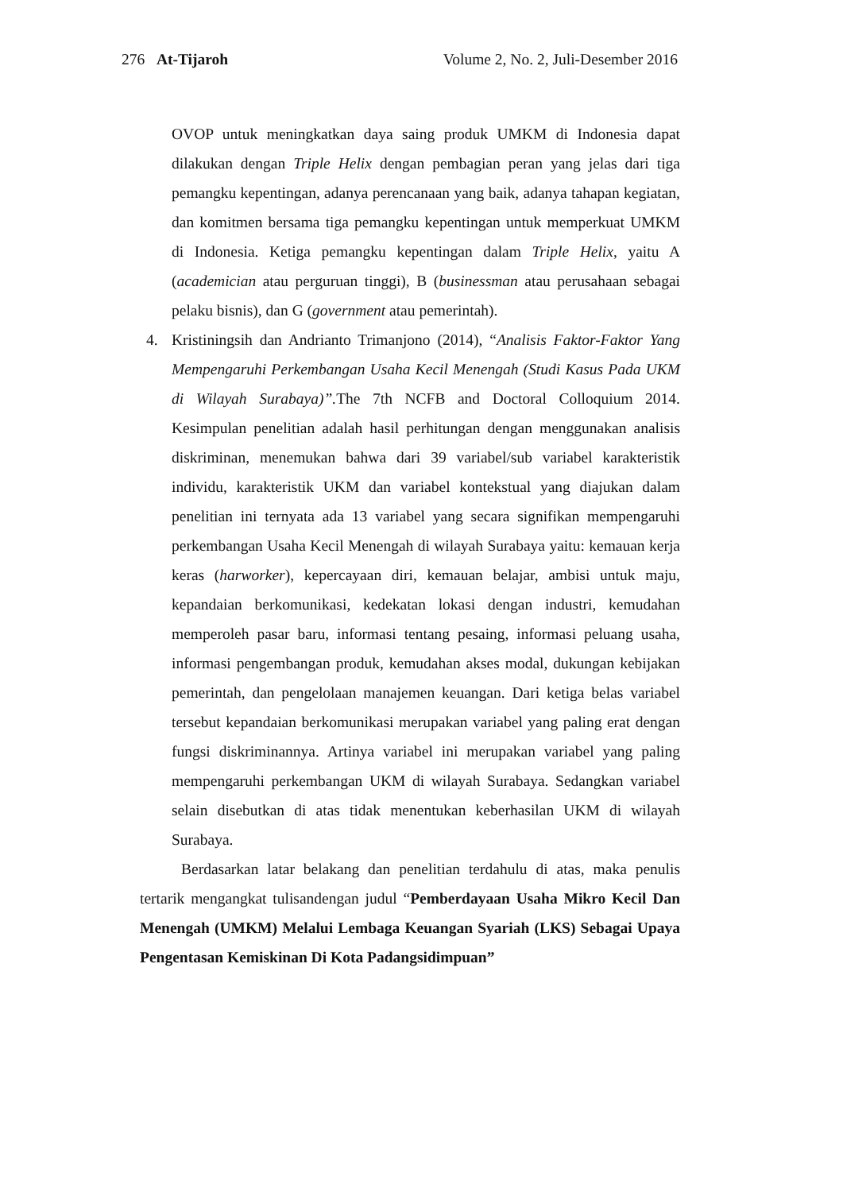276 At-Tijaroh Volume 2, No. 2, Juli-Desember 2016
OVOP untuk meningkatkan daya saing produk UMKM di Indonesia dapat dilakukan dengan Triple Helix dengan pembagian peran yang jelas dari tiga pemangku kepentingan, adanya perencanaan yang baik, adanya tahapan kegiatan, dan komitmen bersama tiga pemangku kepentingan untuk memperkuat UMKM di Indonesia. Ketiga pemangku kepentingan dalam Triple Helix, yaitu A (academician atau perguruan tinggi), B (businessman atau perusahaan sebagai pelaku bisnis), dan G (government atau pemerintah).
4. Kristiningsih dan Andrianto Trimanjono (2014), “Analisis Faktor-Faktor Yang Mempengaruhi Perkembangan Usaha Kecil Menengah (Studi Kasus Pada UKM di Wilayah Surabaya)”. The 7th NCFB and Doctoral Colloquium 2014. Kesimpulan penelitian adalah hasil perhitungan dengan menggunakan analisis diskriminan, menemukan bahwa dari 39 variabel/sub variabel karakteristik individu, karakteristik UKM dan variabel kontekstual yang diajukan dalam penelitian ini ternyata ada 13 variabel yang secara signifikan mempengaruhi perkembangan Usaha Kecil Menengah di wilayah Surabaya yaitu: kemauan kerja keras (harworker), kepercayaan diri, kemauan belajar, ambisi untuk maju, kepandaian berkomunikasi, kedekatan lokasi dengan industri, kemudahan memperoleh pasar baru, informasi tentang pesaing, informasi peluang usaha, informasi pengembangan produk, kemudahan akses modal, dukungan kebijakan pemerintah, dan pengelolaan manajemen keuangan. Dari ketiga belas variabel tersebut kepandaian berkomunikasi merupakan variabel yang paling erat dengan fungsi diskriminannya. Artinya variabel ini merupakan variabel yang paling mempengaruhi perkembangan UKM di wilayah Surabaya. Sedangkan variabel selain disebutkan di atas tidak menentukan keberhasilan UKM di wilayah Surabaya.
Berdasarkan latar belakang dan penelitian terdahulu di atas, maka penulis tertarik mengangkat tulisandengan judul “Pemberdayaan Usaha Mikro Kecil Dan Menengah (UMKM) Melalui Lembaga Keuangan Syariah (LKS) Sebagai Upaya Pengentasan Kemiskinan Di Kota Padangsidimpuan”